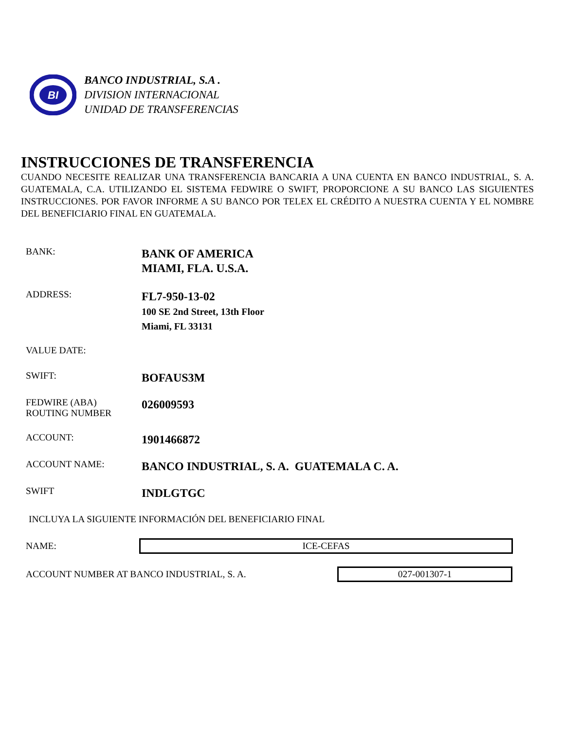BI
BANCO INDUSTRIAL, S.A .
DIVISION INTERNACIONAL
UNIDAD DE TRANSFERENCIAS
INSTRUCCIONES DE TRANSFERENCIA
CUANDO NECESITE REALIZAR UNA TRANSFERENCIA BANCARIA A UNA CUENTA EN BANCO INDUSTRIAL, S. A. GUATEMALA, C.A. UTILIZANDO EL SISTEMA FEDWIRE O SWIFT, PROPORCIONE A SU BANCO LAS SIGUIENTES INSTRUCCIONES. POR FAVOR INFORME A SU BANCO POR TELEX EL CRÉDITO A NUESTRA CUENTA Y EL NOMBRE DEL BENEFICIARIO FINAL EN GUATEMALA.
BANK:
BANK OF AMERICA
MIAMI, FLA. U.S.A.
ADDRESS:
FL7-950-13-02
100 SE 2nd Street, 13th Floor
Miami, FL 33131
VALUE DATE:
SWIFT:
BOFAUS3M
FEDWIRE (ABA)
ROUTING NUMBER
026009593
ACCOUNT:
1901466872
ACCOUNT NAME:
BANCO INDUSTRIAL, S. A. GUATEMALA C. A.
SWIFT
INDLGTGC
INCLUYA LA SIGUIENTE INFORMACIÓN DEL BENEFICIARIO FINAL
NAME:
ICE-CEFAS
ACCOUNT NUMBER AT BANCO INDUSTRIAL, S. A.
027-001307-1